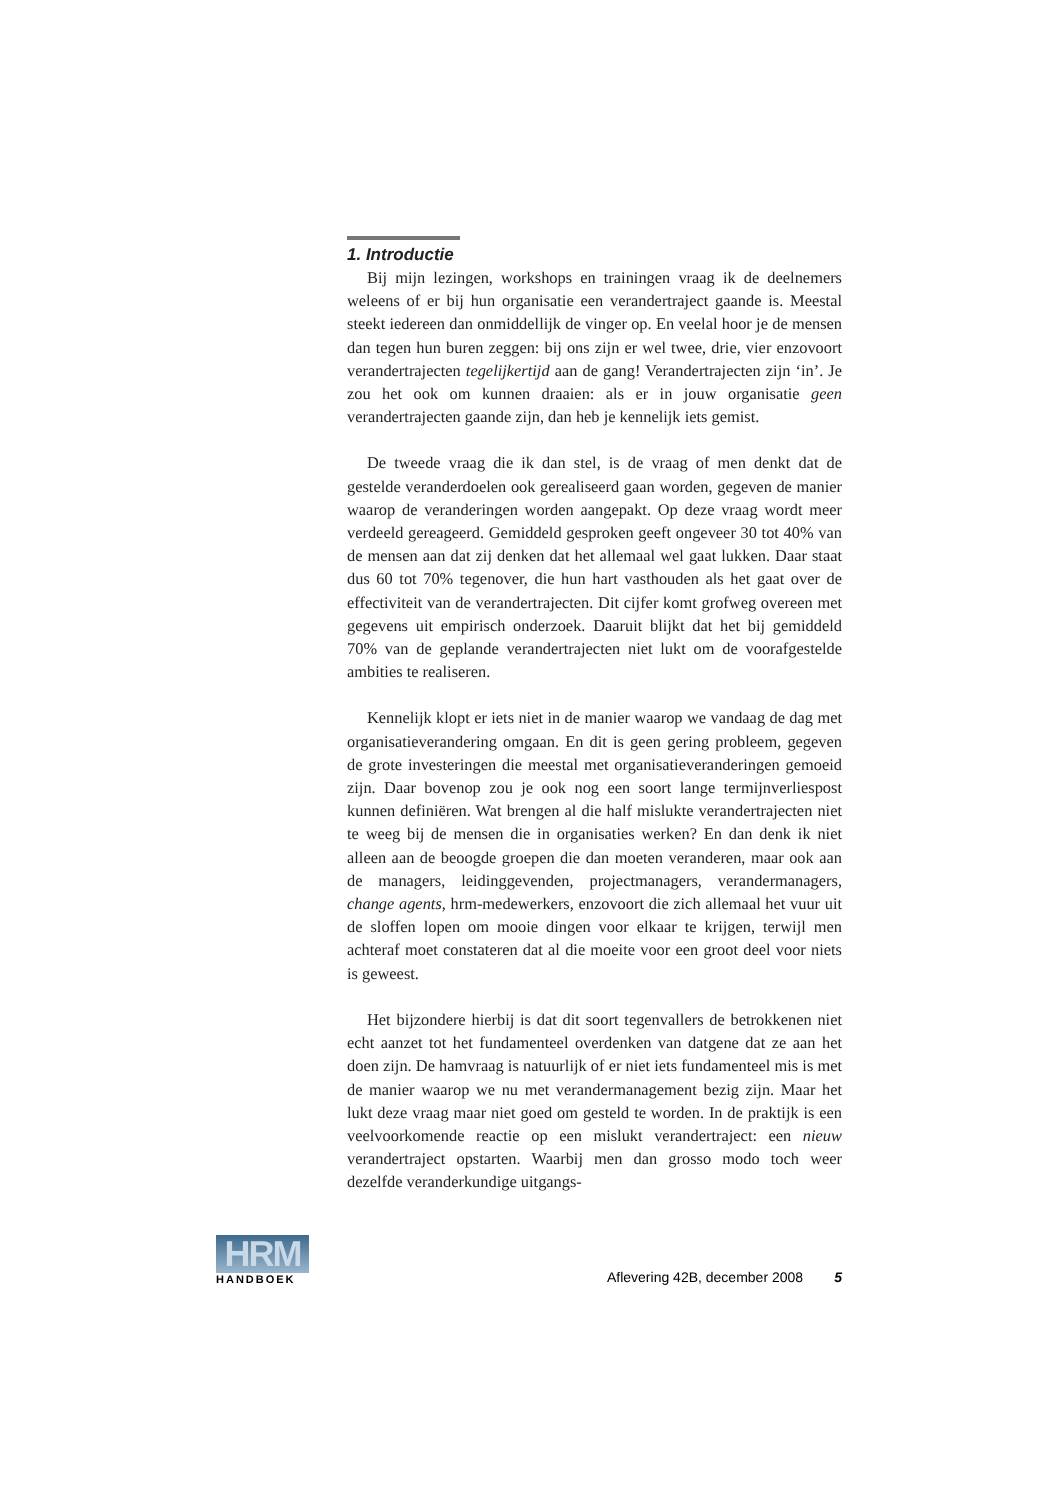1. Introductie
Bij mijn lezingen, workshops en trainingen vraag ik de deelnemers weleens of er bij hun organisatie een verandertraject gaande is. Meestal steekt iedereen dan onmiddellijk de vinger op. En veelal hoor je de mensen dan tegen hun buren zeggen: bij ons zijn er wel twee, drie, vier enzovoort verandertrajecten tegelijkertijd aan de gang! Verandertrajecten zijn ‘in’. Je zou het ook om kunnen draaien: als er in jouw organisatie geen verandertrajecten gaande zijn, dan heb je kennelijk iets gemist.
De tweede vraag die ik dan stel, is de vraag of men denkt dat de gestelde veranderdoelen ook gerealiseerd gaan worden, gegeven de manier waarop de veranderingen worden aangepakt. Op deze vraag wordt meer verdeeld gereageerd. Gemiddeld gesproken geeft ongeveer 30 tot 40% van de mensen aan dat zij denken dat het allemaal wel gaat lukken. Daar staat dus 60 tot 70% tegenover, die hun hart vasthouden als het gaat over de effectiviteit van de verandertrajecten. Dit cijfer komt grofweg overeen met gegevens uit empirisch onderzoek. Daaruit blijkt dat het bij gemiddeld 70% van de geplande verandertrajecten niet lukt om de voorafgestelde ambities te realiseren.
Kennelijk klopt er iets niet in de manier waarop we vandaag de dag met organisatieverandering omgaan. En dit is geen gering probleem, gegeven de grote investeringen die meestal met organisatieveranderingen gemoeid zijn. Daar bovenop zou je ook nog een soort lange termijnverliespost kunnen definiëren. Wat brengen al die half mislukte verandertrajecten niet te weeg bij de mensen die in organisaties werken? En dan denk ik niet alleen aan de beoogde groepen die dan moeten veranderen, maar ook aan de managers, leidinggevenden, projectmanagers, verandermanagers, change agents, hrm-medewerkers, enzovoort die zich allemaal het vuur uit de sloffen lopen om mooie dingen voor elkaar te krijgen, terwijl men achteraf moet constateren dat al die moeite voor een groot deel voor niets is geweest.
Het bijzondere hierbij is dat dit soort tegenvallers de betrokkenen niet echt aanzet tot het fundamenteel overdenken van datgene dat ze aan het doen zijn. De hamvraag is natuurlijk of er niet iets fundamenteel mis is met de manier waarop we nu met verandermanagement bezig zijn. Maar het lukt deze vraag maar niet goed om gesteld te worden. In de praktijk is een veelvoorkomende reactie op een mislukt verandertraject: een nieuw verandertraject opstarten. Waarbij men dan grosso modo toch weer dezelfde veranderkundige uitgangs-
HRM
HANDBOEK
Aflevering 42B, december 2008 5